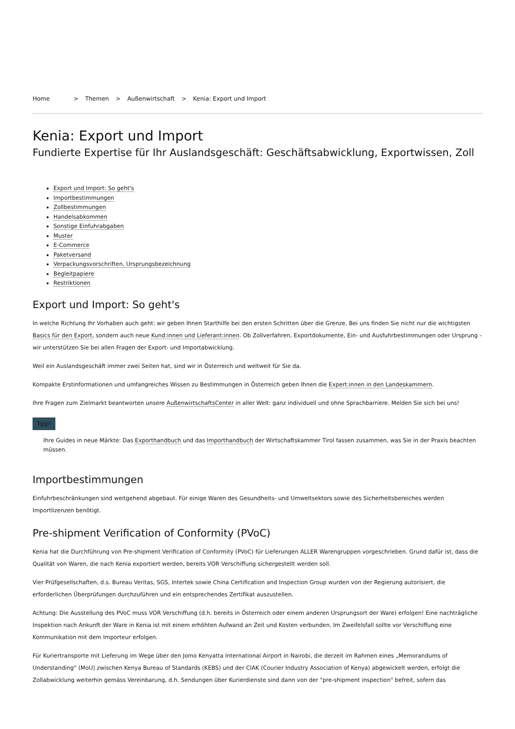Home > Themen > Außenwirtschaft > Kenia: Export und Import
Kenia: Export und Import
Fundierte Expertise für Ihr Auslandsgeschäft: Geschäftsabwicklung, Exportwissen, Zoll
Export und Import: So geht's
Importbestimmungen
Zollbestimmungen
Handelsabkommen
Sonstige Einfuhrabgaben
Muster
E-Commerce
Paketversand
Verpackungsvorschriften, Ursprungsbezeichnung
Begleitpapiere
Restriktionen
Export und Import: So geht's
In welche Richtung Ihr Vorhaben auch geht: wir geben Ihnen Starthilfe bei den ersten Schritten über die Grenze. Bei uns finden Sie nicht nur die wichtigsten Basics für den Export, sondern auch neue Kund:innen und Lieferant:innen. Ob Zollverfahren, Exportdokumente, Ein- und Ausfuhrbestimmungen oder Ursprung – wir unterstützen Sie bei allen Fragen der Export- und Importabwicklung.
Weil ein Auslandsgeschäft immer zwei Seiten hat, sind wir in Österreich und weltweit für Sie da.
Kompakte Erstinformationen und umfangreiches Wissen zu Bestimmungen in Österreich geben Ihnen die Expert:innen in den Landeskammern.
Ihre Fragen zum Zielmarkt beantworten unsere AußenwirtschaftsCenter in aller Welt: ganz individuell und ohne Sprachbarriere. Melden Sie sich bei uns!
Tipp!
Ihre Guides in neue Märkte: Das Exporthandbuch und das Importhandbuch der Wirtschaftskammer Tirol fassen zusammen, was Sie in der Praxis beachten müssen.
Importbestimmungen
Einfuhrbeschränkungen sind weitgehend abgebaut. Für einige Waren des Gesundheits- und Umweltsektors sowie des Sicherheitsbereiches werden Importlizenzen benötigt.
Pre-shipment Verification of Conformity (PVoC)
Kenia hat die Durchführung von Pre-shipment Verification of Conformity (PVoC) für Lieferungen ALLER Warengruppen vorgeschrieben. Grund dafür ist, dass die Qualität von Waren, die nach Kenia exportiert werden, bereits VOR Verschiffung sichergestellt werden soll.
Vier Prüfgesellschaften, d.s. Bureau Veritas, SGS, Intertek sowie China Certification and Inspection Group wurden von der Regierung autorisiert, die erforderlichen Überprüfungen durchzuführen und ein entsprechendes Zertifikat auszustellen.
Achtung: Die Ausstellung des PVoC muss VOR Verschiffung (d.h. bereits in Österreich oder einem anderen Ursprungsort der Ware) erfolgen! Eine nachträgliche Inspektion nach Ankunft der Ware in Kenia ist mit einem erhöhten Aufwand an Zeit und Kosten verbunden. Im Zweifelsfall sollte vor Verschiffung eine Kommunikation mit dem Importeur erfolgen.
Für Kuriertransporte mit Lieferung im Wege über den Jomo Kenyatta International Airport in Nairobi, die derzeit im Rahmen eines „Memorandums of Understanding“ (MoU) zwischen Kenya Bureau of Standards (KEBS) und der CIAK (Courier Industry Association of Kenya) abgewickelt werden, erfolgt die Zollabwicklung weiterhin gemäss Vereinbarung, d.h. Sendungen über Kurierdienste sind dann von der "pre-shipment inspection" befreit, sofern das